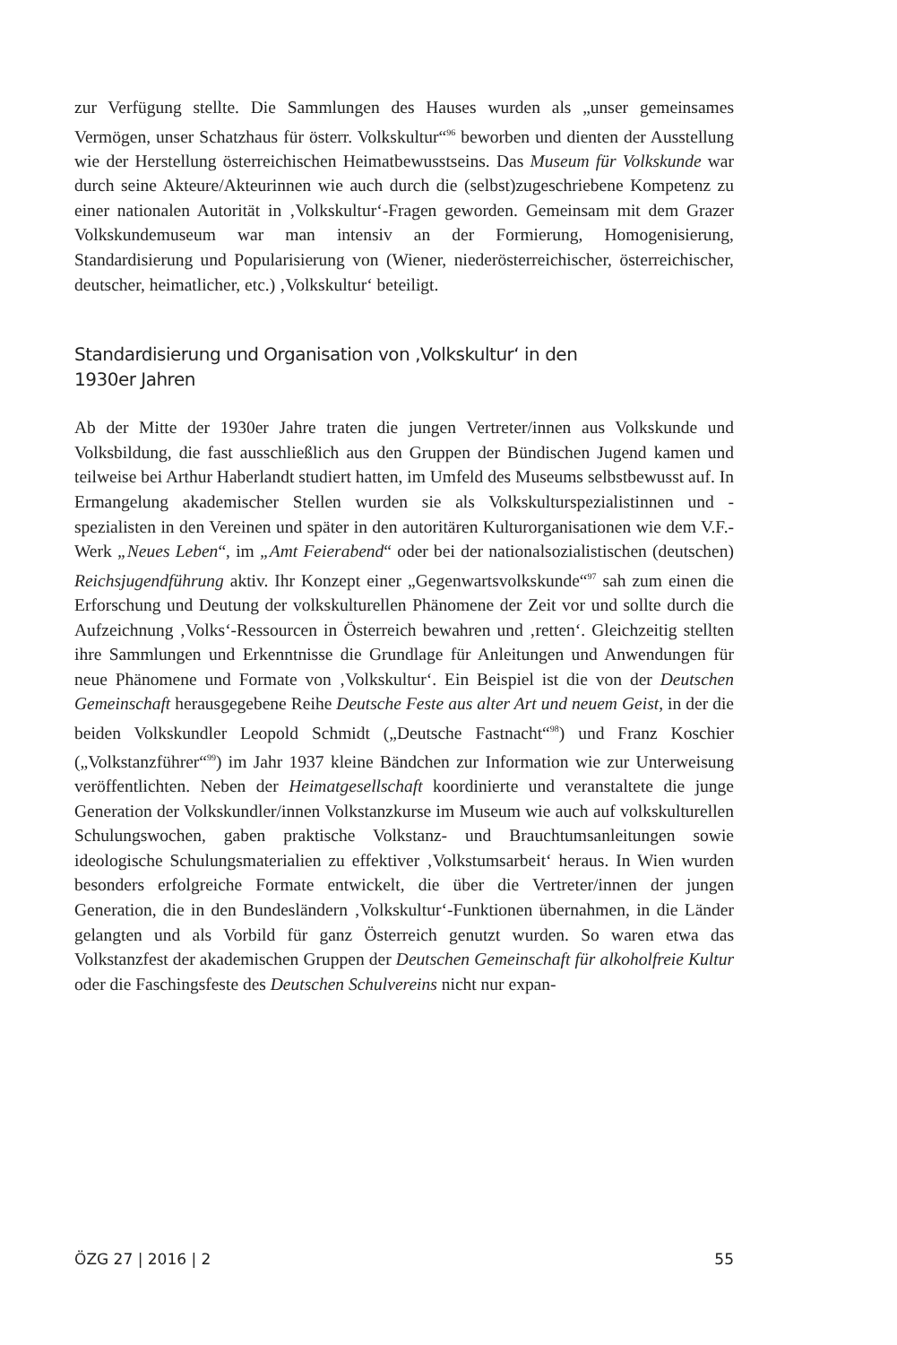zur Verfügung stellte. Die Sammlungen des Hauses wurden als „unser gemeinsames Vermögen, unser Schatzhaus für österr. Volkskultur“<sup>96</sup> beworben und dienten der Ausstellung wie der Herstellung österreichischen Heimatbewusstseins. Das Museum für Volkskunde war durch seine Akteure/Akteurinnen wie auch durch die (selbst)zugeschriebene Kompetenz zu einer nationalen Autorität in ‚Volkskultur‘-Fragen geworden. Gemeinsam mit dem Grazer Volkskundemuseum war man intensiv an der Formierung, Homogenisierung, Standardisierung und Popularisierung von (Wiener, niederösterreichischer, österreichischer, deutscher, heimatlicher, etc.) ‚Volkskultur‘ beteiligt.
Standardisierung und Organisation von ‚Volkskultur‘ in den
1930er Jahren
Ab der Mitte der 1930er Jahre traten die jungen Vertreter/innen aus Volkskunde und Volksbildung, die fast ausschließlich aus den Gruppen der Bündischen Jugend kamen und teilweise bei Arthur Haberlandt studiert hatten, im Umfeld des Museums selbstbewusst auf. In Ermangelung akademischer Stellen wurden sie als Volkskulturspezialistinnen und -spezialisten in den Vereinen und später in den autoritären Kulturorganisationen wie dem V.F.-Werk „Neues Leben“, im „Amt Feierabend“ oder bei der nationalsozialistischen (deutschen) Reichsjugendführung aktiv. Ihr Konzept einer „Gegenwartsvolkskunde“<sup>97</sup> sah zum einen die Erforschung und Deutung der volkskulturellen Phänomene der Zeit vor und sollte durch die Aufzeichnung ‚Volks‘-Ressourcen in Österreich bewahren und ‚retten‘. Gleichzeitig stellten ihre Sammlungen und Erkenntnisse die Grundlage für Anleitungen und Anwendungen für neue Phänomene und Formate von ‚Volkskultur‘. Ein Beispiel ist die von der Deutschen Gemeinschaft herausgegebene Reihe Deutsche Feste aus alter Art und neuem Geist, in der die beiden Volkskundler Leopold Schmidt („Deutsche Fastnacht“<sup>98</sup>) und Franz Koschier („Volkstanzführer“<sup>99</sup>) im Jahr 1937 kleine Bändchen zur Information wie zur Unterweisung veröffentlichten. Neben der Heimatgesellschaft koordinierte und veranstaltete die junge Generation der Volkskundler/innen Volkstanzkurse im Museum wie auch auf volkskulturellen Schulungswochen, gaben praktische Volkstanz- und Brauchtumsanleitungen sowie ideologische Schulungsmaterialien zu effektiver ‚Volkstumsarbeit‘ heraus. In Wien wurden besonders erfolgreiche Formate entwickelt, die über die Vertreter/innen der jungen Generation, die in den Bundesländern ‚Volkskultur‘-Funktionen übernahmen, in die Länder gelangten und als Vorbild für ganz Österreich genutzt wurden. So waren etwa das Volkstanzfest der akademischen Gruppen der Deutschen Gemeinschaft für alkoholfreie Kultur oder die Faschingsfeste des Deutschen Schulvereins nicht nur expan-
ÖZG 27 | 2016 | 2 55